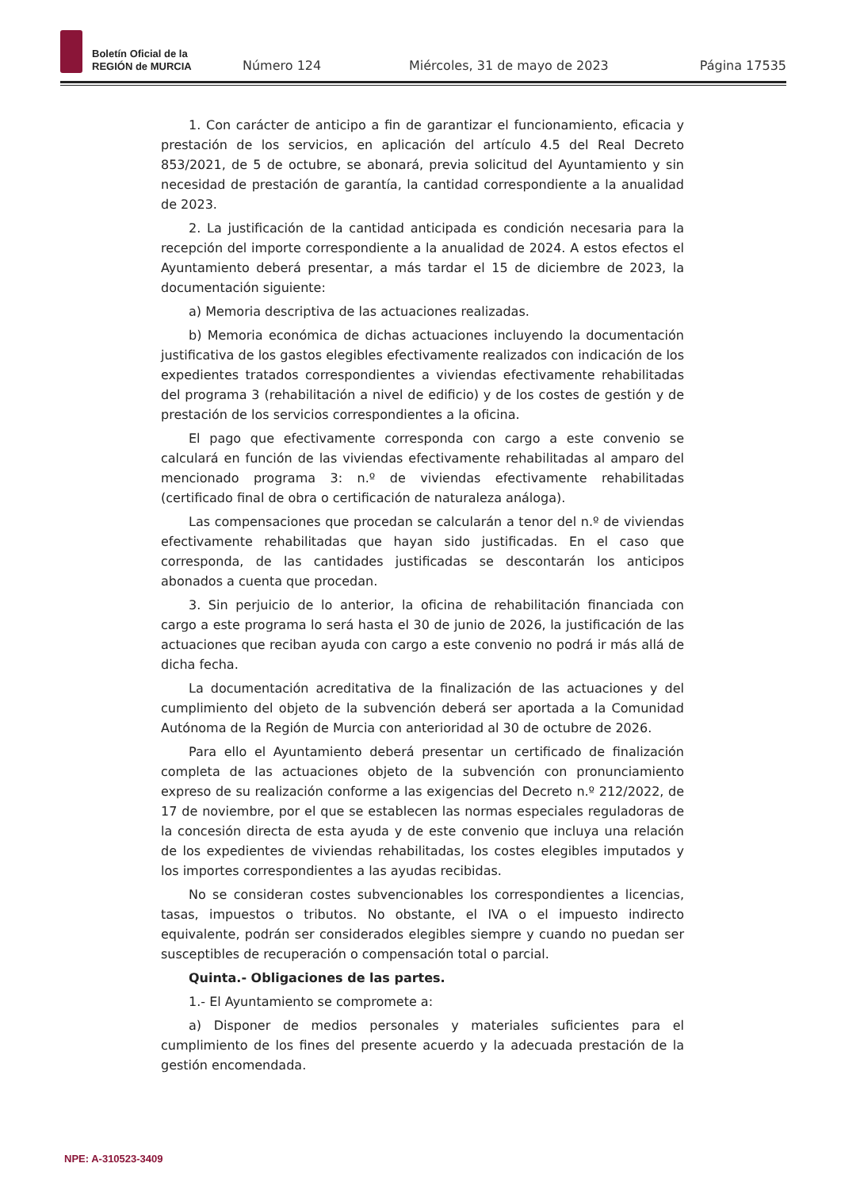Boletín Oficial de la
REGIÓN de MURCIA
Número 124
Miércoles, 31 de mayo de 2023
Página 17535
1. Con carácter de anticipo a fin de garantizar el funcionamiento, eficacia y prestación de los servicios, en aplicación del artículo 4.5 del Real Decreto 853/2021, de 5 de octubre, se abonará, previa solicitud del Ayuntamiento y sin necesidad de prestación de garantía, la cantidad correspondiente a la anualidad de 2023.
2. La justificación de la cantidad anticipada es condición necesaria para la recepción del importe correspondiente a la anualidad de 2024. A estos efectos el Ayuntamiento deberá presentar, a más tardar el 15 de diciembre de 2023, la documentación siguiente:
a) Memoria descriptiva de las actuaciones realizadas.
b) Memoria económica de dichas actuaciones incluyendo la documentación justificativa de los gastos elegibles efectivamente realizados con indicación de los expedientes tratados correspondientes a viviendas efectivamente rehabilitadas del programa 3 (rehabilitación a nivel de edificio) y de los costes de gestión y de prestación de los servicios correspondientes a la oficina.
El pago que efectivamente corresponda con cargo a este convenio se calculará en función de las viviendas efectivamente rehabilitadas al amparo del mencionado programa 3: n.º de viviendas efectivamente rehabilitadas (certificado final de obra o certificación de naturaleza análoga).
Las compensaciones que procedan se calcularán a tenor del n.º de viviendas efectivamente rehabilitadas que hayan sido justificadas. En el caso que corresponda, de las cantidades justificadas se descontarán los anticipos abonados a cuenta que procedan.
3. Sin perjuicio de lo anterior, la oficina de rehabilitación financiada con cargo a este programa lo será hasta el 30 de junio de 2026, la justificación de las actuaciones que reciban ayuda con cargo a este convenio no podrá ir más allá de dicha fecha.
La documentación acreditativa de la finalización de las actuaciones y del cumplimiento del objeto de la subvención deberá ser aportada a la Comunidad Autónoma de la Región de Murcia con anterioridad al 30 de octubre de 2026.
Para ello el Ayuntamiento deberá presentar un certificado de finalización completa de las actuaciones objeto de la subvención con pronunciamiento expreso de su realización conforme a las exigencias del Decreto n.º 212/2022, de 17 de noviembre, por el que se establecen las normas especiales reguladoras de la concesión directa de esta ayuda y de este convenio que incluya una relación de los expedientes de viviendas rehabilitadas, los costes elegibles imputados y los importes correspondientes a las ayudas recibidas.
No se consideran costes subvencionables los correspondientes a licencias, tasas, impuestos o tributos. No obstante, el IVA o el impuesto indirecto equivalente, podrán ser considerados elegibles siempre y cuando no puedan ser susceptibles de recuperación o compensación total o parcial.
Quinta.- Obligaciones de las partes.
1.- El Ayuntamiento se compromete a:
a) Disponer de medios personales y materiales suficientes para el cumplimiento de los fines del presente acuerdo y la adecuada prestación de la gestión encomendada.
NPE: A-310523-3409